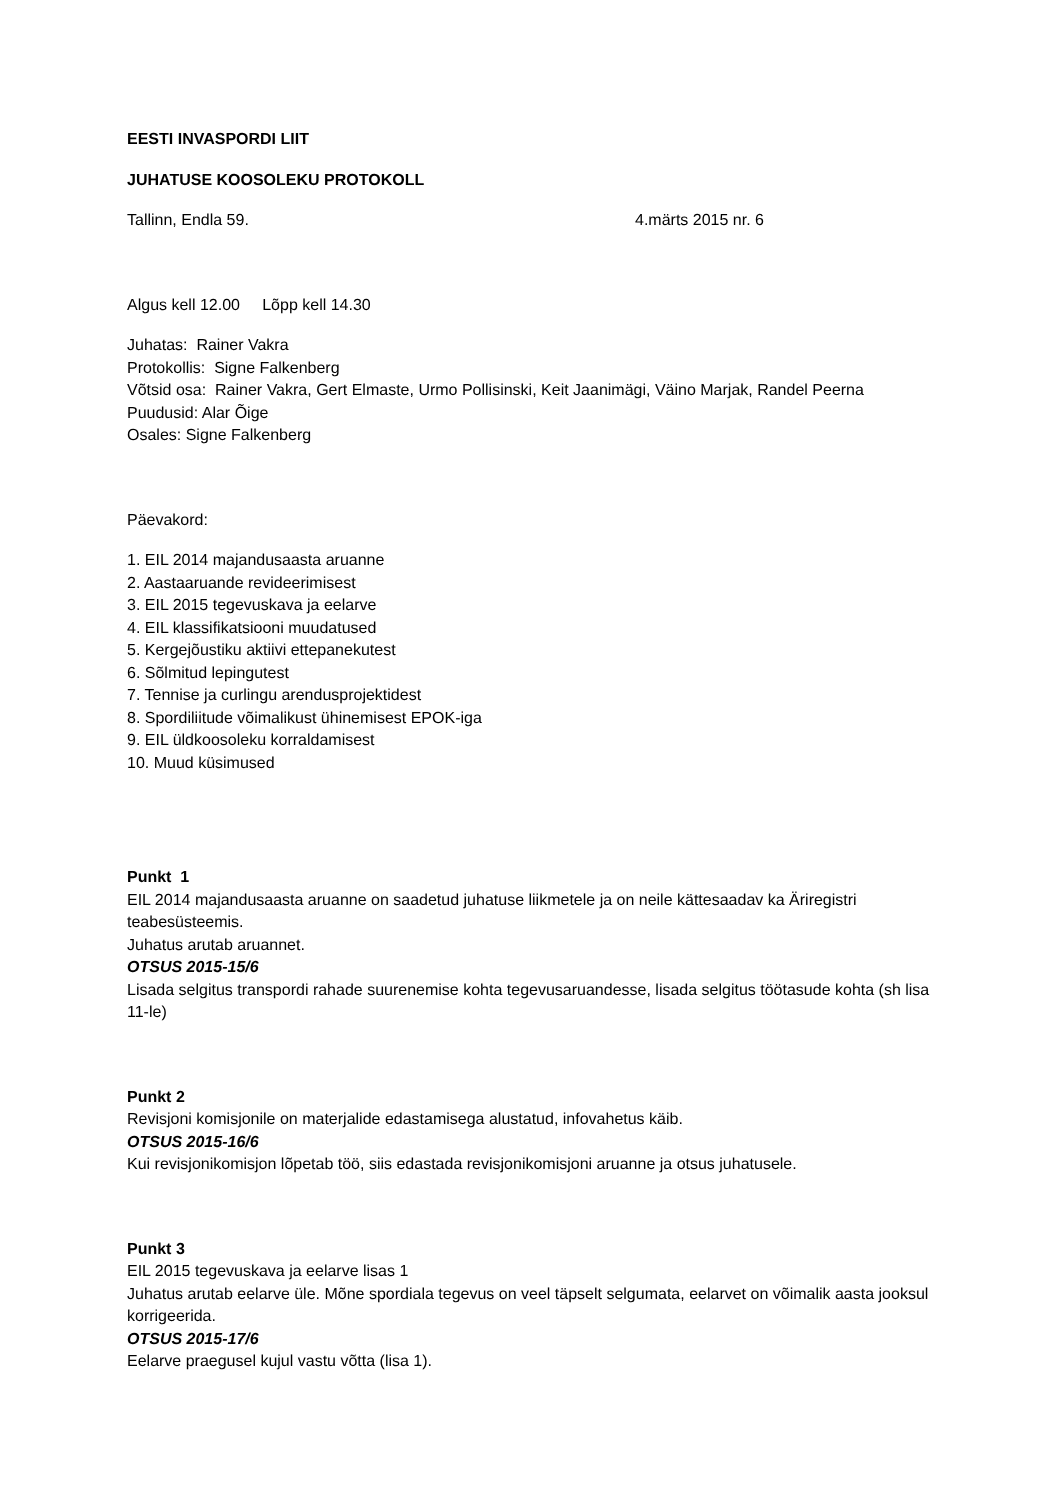EESTI INVASPORDI LIIT
JUHATUSE KOOSOLEKU PROTOKOLL
Tallinn, Endla 59. 4.märts 2015 nr. 6
Algus kell 12.00 Lõpp kell 14.30
Juhatas: Rainer Vakra
Protokollis: Signe Falkenberg
Võtsid osa: Rainer Vakra, Gert Elmaste, Urmo Pollisinski, Keit Jaanimägi, Väino Marjak, Randel Peerna
Puudusid: Alar Õige
Osales: Signe Falkenberg
Päevakord:
1. EIL 2014 majandusaasta aruanne
2. Aastaaruande revideerimisest
3. EIL 2015 tegevuskava ja eelarve
4. EIL klassifikatsiooni muudatused
5. Kergejõustiku aktiivi ettepanekutest
6. Sõlmitud lepingutest
7. Tennise ja curlingu arendusprojektidest
8. Spordiliitude võimalikust ühinemisest EPOK-iga
9. EIL üldkoosoleku korraldamisest
10. Muud küsimused
Punkt 1
EIL 2014 majandusaasta aruanne on saadetud juhatuse liikmetele ja on neile kättesaadav ka Äriregistri teabesüsteemis.
Juhatus arutab aruannet.
OTSUS 2015-15/6
Lisada selgitus transpordi rahade suurenemise kohta tegevusaruandesse, lisada selgitus töötasude kohta (sh lisa 11-le)
Punkt 2
Revisjoni komisjonile on materjalide edastamisega alustatud, infovahetus käib.
OTSUS 2015-16/6
Kui revisjonikomisjon lõpetab töö, siis edastada revisjonikomisjoni aruanne ja otsus juhatusele.
Punkt 3
EIL 2015 tegevuskava ja eelarve lisas 1
Juhatus arutab eelarve üle. Mõne spordiala tegevus on veel täpselt selgumata, eelarvet on võimalik aasta jooksul korrigeerida.
OTSUS 2015-17/6
Eelarve praegusel kujul vastu võtta (lisa 1).